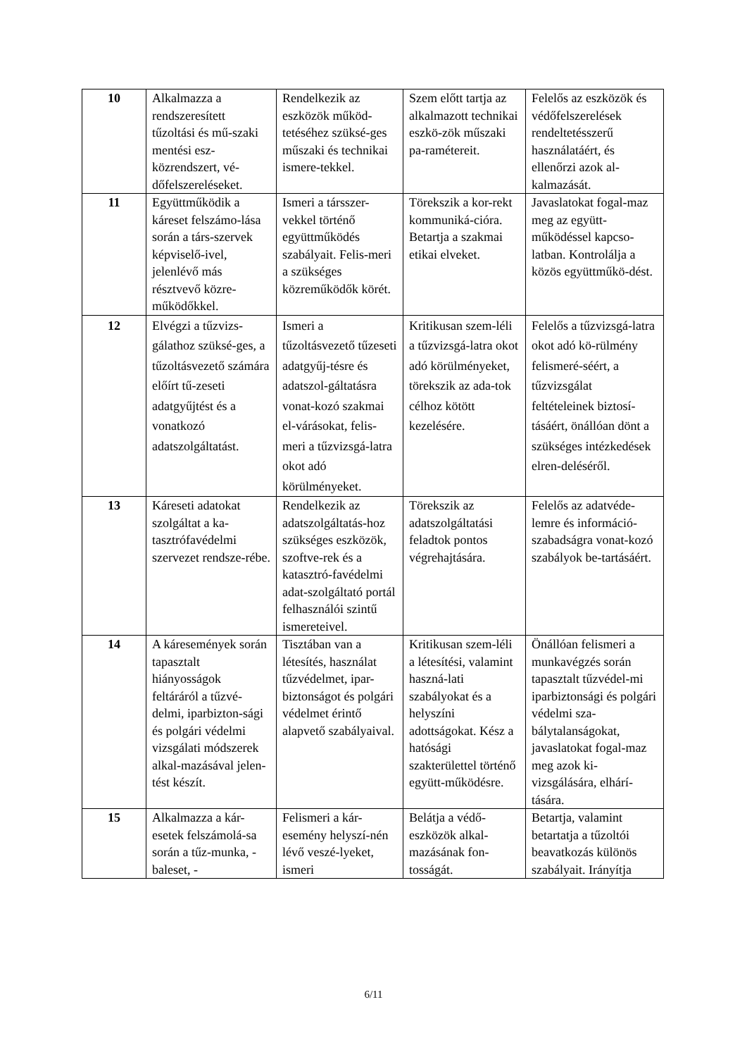| 10 | Alkalmazza a rendszeresített tűzoltási és mű-szaki mentési esz-közrendszert, vé-dőfelszereléseket. | Rendelkezik az eszközök működ-tetéséhez szüksé-ges műszaki és technikai ismere-tekkel. | Szem előtt tartja az alkalmazott technikai eszkö-zök műszaki pa-ramétereit. | Felelős az eszközök és védőfelszerelések rendeltetésszerű használatáért, és ellenőrzi azok al-kalmazását. |
| 11 | Együttműködik a káreset felszámo-lása során a társ-szervek képviselő-ivel, jelenlévő más résztvevő közre-működőkkel. | Ismeri a társszer-vekkel történő együttműködés szabályait. Felis-meri a szükséges közreműködők körét. | Törekszik a kor-rekt kommuniká-cióra. Betartja a szakmai etikai elveket. | Javaslatokat fogal-maz meg az együtt-működéssel kapcso-latban. Kontrolálja a közös együttműkö-dést. |
| 12 | Elvégzi a tűzvizs-gálathoz szüksé-ges, a tűzoltásvezető számára előírt tű-zeseti adatgyűjtést és a vonatkozó adatszolgáltatást. | Ismeri a tűzoltásvezető tűzeseti adatgyűj-tésre és adatszol-gáltatásra vonat-kozó szakmai el-várásokat, felis-meri a tűzvizsgá-latra okot adó körülményeket. | Kritikusan szem-léli a tűzvizsgá-latra okot adó körülményeket, törekszik az ada-tok célhoz kötött kezelésére. | Felelős a tűzvizsgá-latra okot adó kö-rülmény felismeré-séért, a tűzvizsgálat feltételeinek biztosí-tásáért, önállóan dönt a szükséges intézkedések elren-deléséről. |
| 13 | Káreseti adatokat szolgáltat a ka-tasztrófavédelmi szervezet rendsze-rébe. | Rendelkezik az adatszolgáltatás-hoz szükséges eszközök, szoftve-rek és a katasztró-favédelmi adat-szolgáltató portál felhasználói szintű ismereteivel. | Törekszik az adatszolgáltatási feladtok pontos végrehajtására. | Felelős az adatvéde-lemre és információ-szabadságra vonat-kozó szabályok be-tartásáért. |
| 14 | A káresemények során tapasztalt hiányosságok feltáráról a tűzvé-delmi, iparbizton-sági és polgári védelmi vizsgálati módszerek alkal-mazásával jelen-tést készít. | Tisztában van a létesítés, használat tűzvédelmet, ipar-biztonságot és polgári védelmet érintő alapvető szabályaival. | Kritikusan szem-léli a létesítési, valamint haszná-lati szabályokat és a helyszíni adottságokat. Kész a hatósági szakterülettel történő együtt-működésre. | Önállóan felismeri a munkavégzés során tapasztalt tűzvédel-mi iparbiztonsági és polgári védelmi sza-bálytalanságokat, javaslatokat fogal-maz meg azok ki-vizsgálására, elhárí-tására. |
| 15 | Alkalmazza a kár-esetek felszámolá-sa során a tűz-munka, - baleset, - | Felismeri a kár-esemény helyszí-nén lévő veszé-lyeket, ismeri | Belátja a védő-eszközök alkal-mazásának fon-tosságát. | Betartja, valamint betartatja a tűzoltói beavatkozás különös szabályait. Irányítja |
6/11